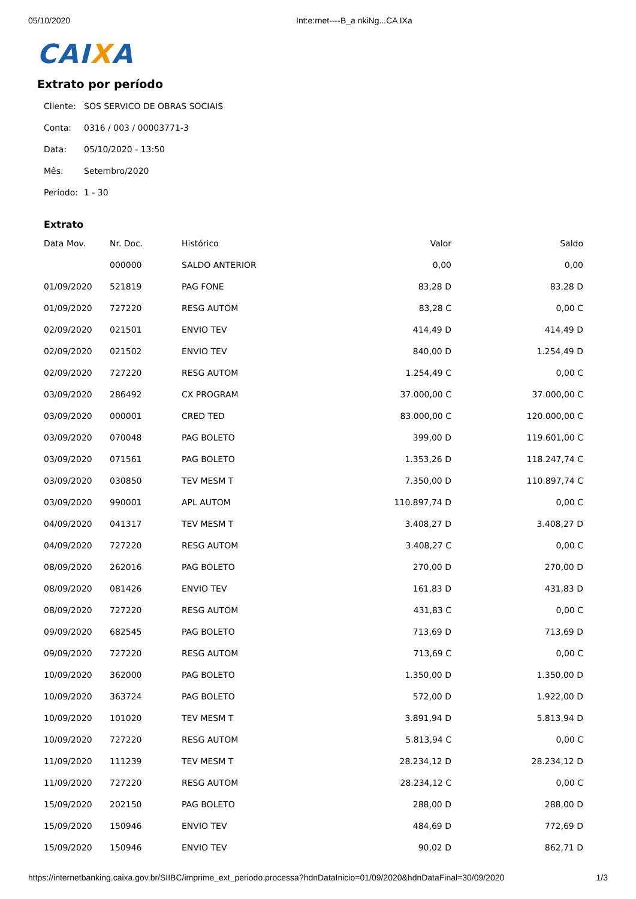05/10/2020 Int:e:rnet----B_a nkiNg...CA IXa
CAIXA
Extrato por período
Cliente: SOS SERVICO DE OBRAS SOCIAIS
Conta: 0316 / 003 / 00003771-3
Data: 05/10/2020 - 13:50
Mês: Setembro/2020
Período: 1 - 30
Extrato
| Data Mov. | Nr. Doc. | Histórico | Valor | Saldo |
| --- | --- | --- | --- | --- |
| | 000000 | SALDO ANTERIOR | 0,00 | 0,00 |
| 01/09/2020 | 521819 | PAG FONE | 83,28 D | 83,28 D |
| 01/09/2020 | 727220 | RESG AUTOM | 83,28 C | 0,00 C |
| 02/09/2020 | 021501 | ENVIO TEV | 414,49 D | 414,49 D |
| 02/09/2020 | 021502 | ENVIO TEV | 840,00 D | 1.254,49 D |
| 02/09/2020 | 727220 | RESG AUTOM | 1.254,49 C | 0,00 C |
| 03/09/2020 | 286492 | CX PROGRAM | 37.000,00 C | 37.000,00 C |
| 03/09/2020 | 000001 | CRED TED | 83.000,00 C | 120.000,00 C |
| 03/09/2020 | 070048 | PAG BOLETO | 399,00 D | 119.601,00 C |
| 03/09/2020 | 071561 | PAG BOLETO | 1.353,26 D | 118.247,74 C |
| 03/09/2020 | 030850 | TEV MESM T | 7.350,00 D | 110.897,74 C |
| 03/09/2020 | 990001 | APL AUTOM | 110.897,74 D | 0,00 C |
| 04/09/2020 | 041317 | TEV MESM T | 3.408,27 D | 3.408,27 D |
| 04/09/2020 | 727220 | RESG AUTOM | 3.408,27 C | 0,00 C |
| 08/09/2020 | 262016 | PAG BOLETO | 270,00 D | 270,00 D |
| 08/09/2020 | 081426 | ENVIO TEV | 161,83 D | 431,83 D |
| 08/09/2020 | 727220 | RESG AUTOM | 431,83 C | 0,00 C |
| 09/09/2020 | 682545 | PAG BOLETO | 713,69 D | 713,69 D |
| 09/09/2020 | 727220 | RESG AUTOM | 713,69 C | 0,00 C |
| 10/09/2020 | 362000 | PAG BOLETO | 1.350,00 D | 1.350,00 D |
| 10/09/2020 | 363724 | PAG BOLETO | 572,00 D | 1.922,00 D |
| 10/09/2020 | 101020 | TEV MESM T | 3.891,94 D | 5.813,94 D |
| 10/09/2020 | 727220 | RESG AUTOM | 5.813,94 C | 0,00 C |
| 11/09/2020 | 111239 | TEV MESM T | 28.234,12 D | 28.234,12 D |
| 11/09/2020 | 727220 | RESG AUTOM | 28.234,12 C | 0,00 C |
| 15/09/2020 | 202150 | PAG BOLETO | 288,00 D | 288,00 D |
| 15/09/2020 | 150946 | ENVIO TEV | 484,69 D | 772,69 D |
| 15/09/2020 | 150946 | ENVIO TEV | 90,02 D | 862,71 D |
https://internetbanking.caixa.gov.br/SIIBC/imprime_ext_periodo.processa?hdnDataInicio=01/09/2020&hdnDataFinal=30/09/2020 1/3